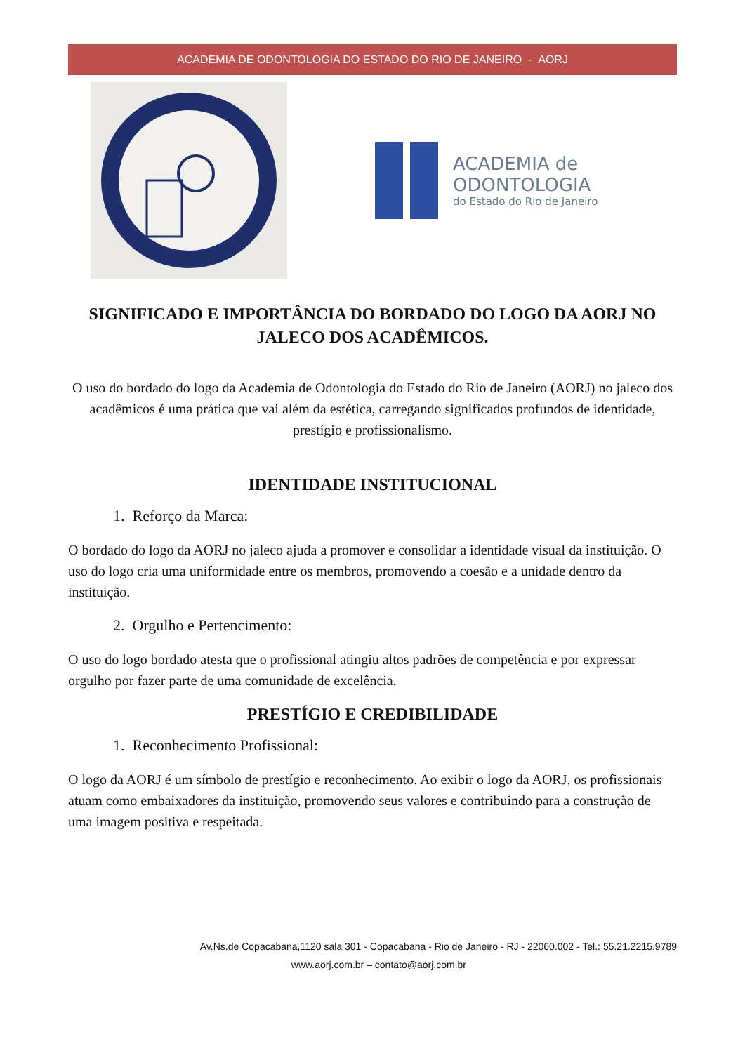ACADEMIA DE ODONTOLOGIA DO ESTADO DO RIO DE JANEIRO - AORJ
ACADEMIA de
ODONTOLOGIA
do Estado do Rio de Janeiro
SIGNIFICADO E IMPORTÂNCIA DO BORDADO DO LOGO DA AORJ NO JALECO DOS ACADÊMICOS.
O uso do bordado do logo da Academia de Odontologia do Estado do Rio de Janeiro (AORJ) no jaleco dos acadêmicos é uma prática que vai além da estética, carregando significados profundos de identidade, prestígio e profissionalismo.
IDENTIDADE INSTITUCIONAL
1. Reforço da Marca:
O bordado do logo da AORJ no jaleco ajuda a promover e consolidar a identidade visual da instituição. O uso do logo cria uma uniformidade entre os membros, promovendo a coesão e a unidade dentro da instituição.
2. Orgulho e Pertencimento:
O uso do logo bordado atesta que o profissional atingiu altos padrões de competência e por expressar orgulho por fazer parte de uma comunidade de excelência.
PRESTÍGIO E CREDIBILIDADE
1. Reconhecimento Profissional:
O logo da AORJ é um símbolo de prestígio e reconhecimento. Ao exibir o logo da AORJ, os profissionais atuam como embaixadores da instituição, promovendo seus valores e contribuindo para a construção de uma imagem positiva e respeitada.
Av.Ns.de Copacabana,1120 sala 301 - Copacabana - Rio de Janeiro - RJ - 22060.002 - Tel.: 55.21.2215.9789
www.aorj.com.br – contato@aorj.com.br